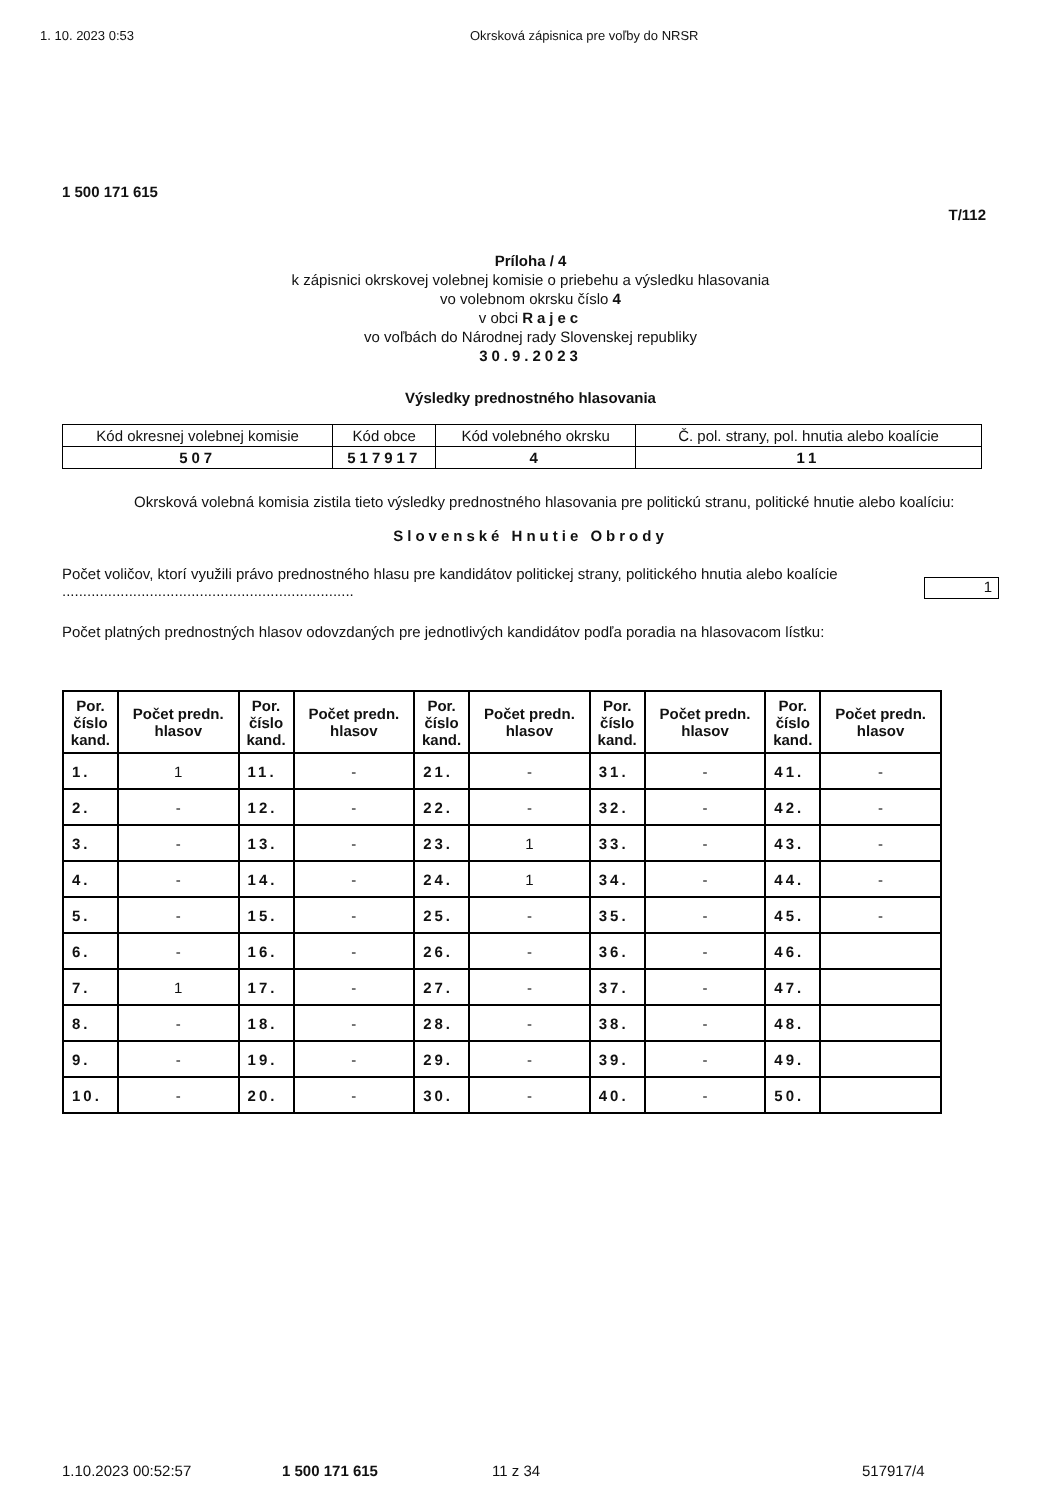1. 10. 2023 0:53 Okrsková zápisnica pre voľby do NRSR
1 500 171 615
T/112
Príloha / 4
k zápisnici okrskovej volebnej komisie o priebehu a výsledku hlasovania
vo volebnom okrsku číslo 4
v obci Rajec
vo voľbách do Národnej rady Slovenskej republiky
30.9.2023
Výsledky prednostného hlasovania
| Kód okresnej volebnej komisie | Kód obce | Kód volebného okrsku | Č. pol. strany, pol. hnutia alebo koalície |
| 507 | 517917 | 4 | 11 |
Okrsková volebná komisia zistila tieto výsledky prednostného hlasovania pre politickú stranu, politické hnutie alebo koalíciu:
Slovenské Hnutie Obrody
Počet voličov, ktorí využili právo prednostného hlasu pre kandidátov politickej strany, politického hnutia alebo koalície ...................................................................... 1
Počet platných prednostných hlasov odovzdaných pre jednotlivých kandidátov podľa poradia na hlasovacom lístku:
| Por. číslo kand. | Počet predn. hlasov | Por. číslo kand. | Počet predn. hlasov | Por. číslo kand. | Počet predn. hlasov | Por. číslo kand. | Počet predn. hlasov | Por. číslo kand. | Počet predn. hlasov |
| --- | --- | --- | --- | --- | --- | --- | --- | --- | --- |
| 1. | 1 | 11. | - | 21. | - | 31. | - | 41. | - |
| 2. | - | 12. | - | 22. | - | 32. | - | 42. | - |
| 3. | - | 13. | - | 23. | 1 | 33. | - | 43. | - |
| 4. | - | 14. | - | 24. | 1 | 34. | - | 44. | - |
| 5. | - | 15. | - | 25. | - | 35. | - | 45. | - |
| 6. | - | 16. | - | 26. | - | 36. | - | 46. | |
| 7. | 1 | 17. | - | 27. | - | 37. | - | 47. | |
| 8. | - | 18. | - | 28. | - | 38. | - | 48. | |
| 9. | - | 19. | - | 29. | - | 39. | - | 49. | |
| 10. | - | 20. | - | 30. | - | 40. | - | 50. | |
1.10.2023 00:52:57 1 500 171 615 11 z 34 517917/4